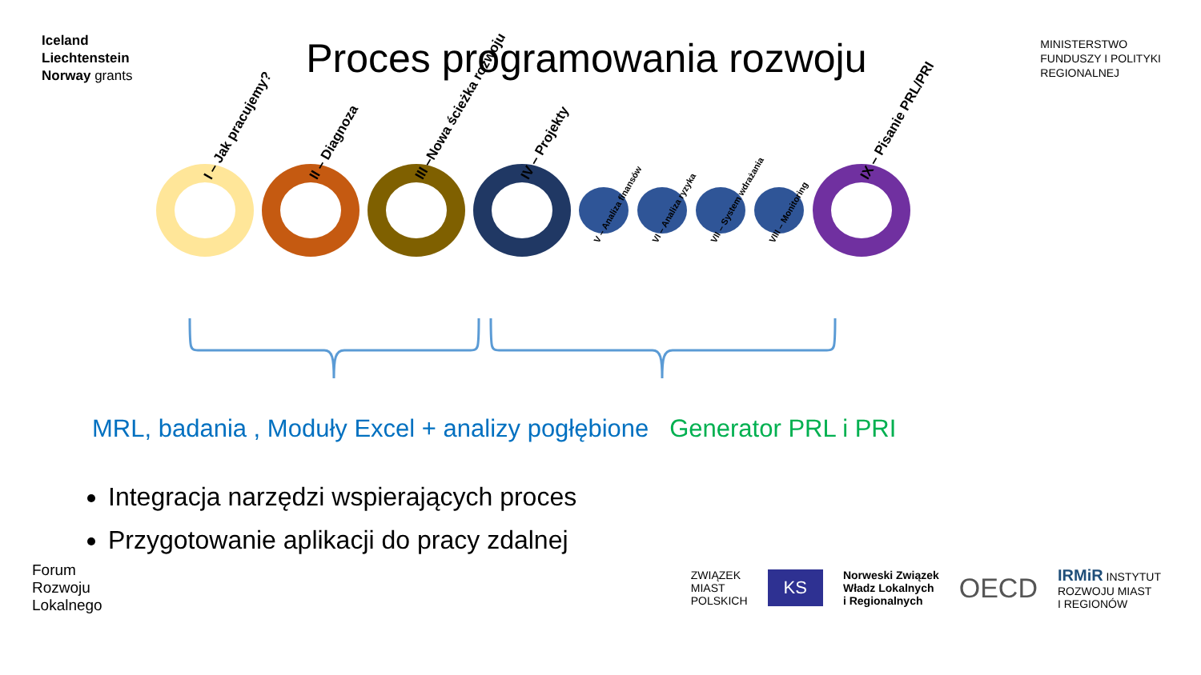Iceland
Liechtenstein
Norway grants
Proces programowania rozwoju
MINISTERSTWO
FUNDUSZY I POLITYKI
REGIONALNEJ
I – Jak pracujemy?
II – Diagnoza
III –Nowa ścieżka rozwoju
IV – Projekty
V – Analiza finansów
VI – Analiza ryzyka
VII – System wdrażania
VIII – Monitoring
IX – Pisanie PRL/PRI
MRL, badania , Moduły Excel + analizy pogłębione Generator PRL i PRI
Integracja narzędzi wspierających proces
Przygotowanie aplikacji do pracy zdalnej
Forum
Rozwoju
Lokalnego
ZWIĄZEK
MIAST
POLSKICH
KS
Norweski Związek
Władz Lokalnych
i Regionalnych
OECD
IRMiR INSTYTUT
ROZWOJU MIAST
I REGIONÓW